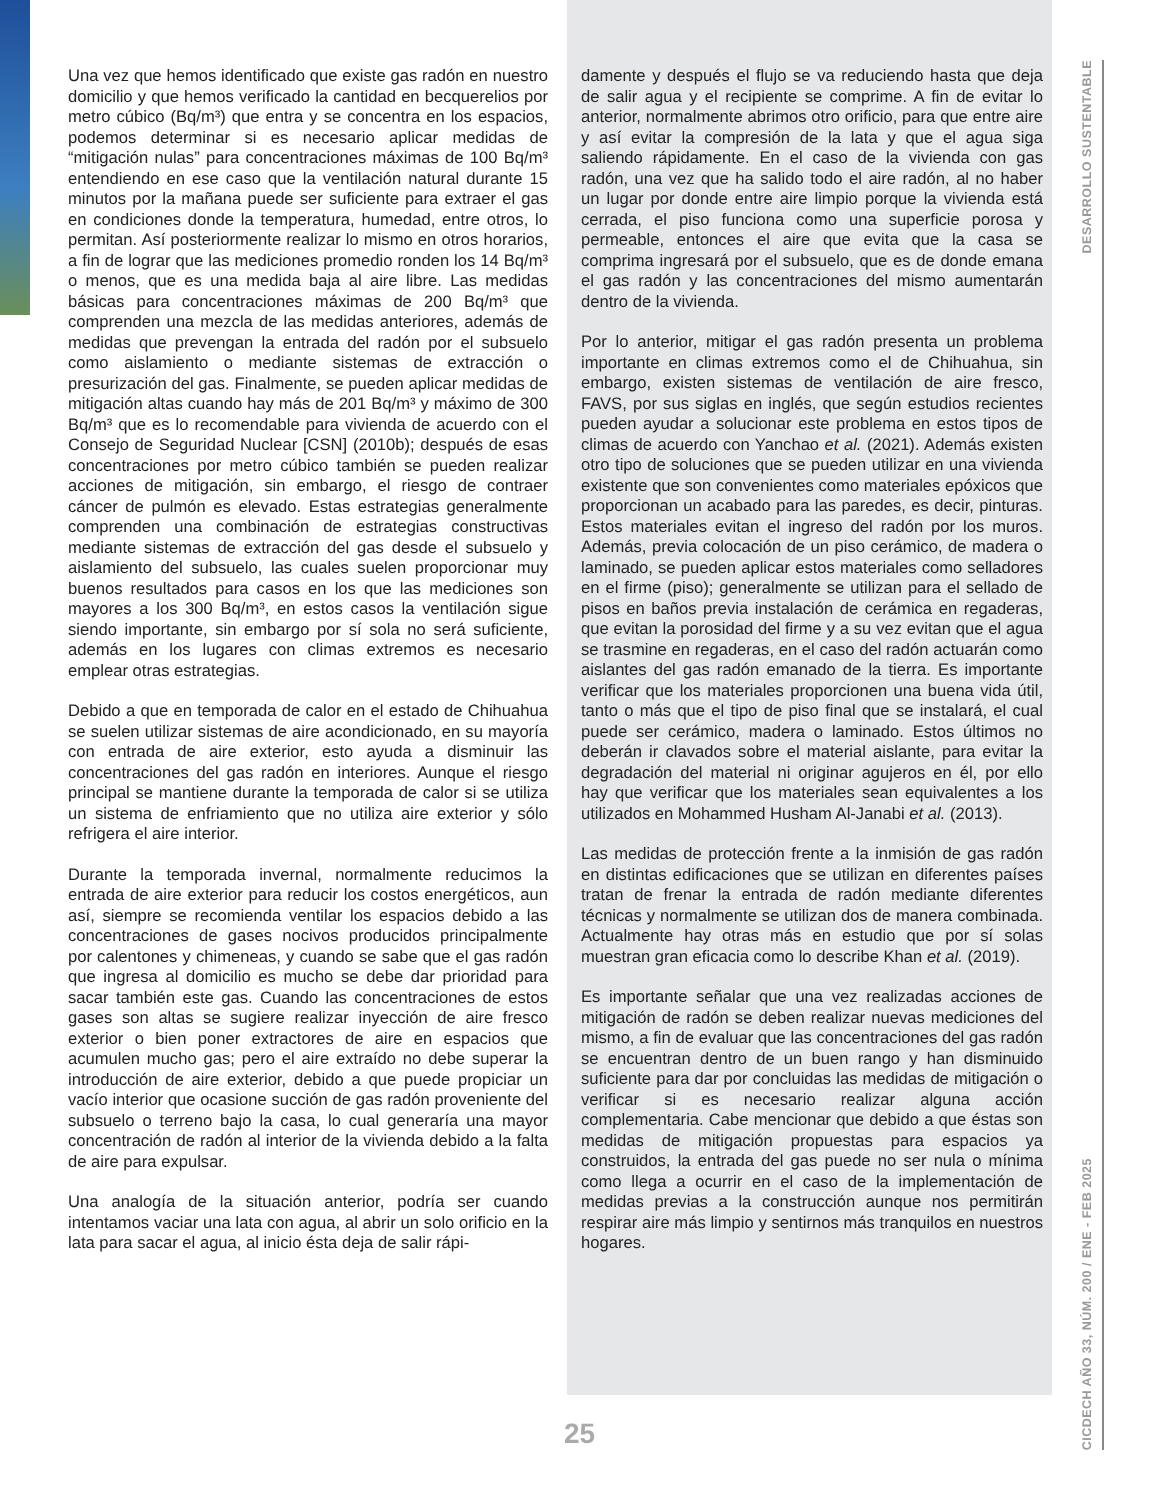Una vez que hemos identificado que existe gas radón en nuestro domicilio y que hemos verificado la cantidad en becquerelios por metro cúbico (Bq/m³) que entra y se concentra en los espacios, podemos determinar si es necesario aplicar medidas de “mitigación nulas” para concentraciones máximas de 100 Bq/m³ entendiendo en ese caso que la ventilación natural durante 15 minutos por la mañana puede ser suficiente para extraer el gas en condiciones donde la temperatura, humedad, entre otros, lo permitan. Así posteriormente realizar lo mismo en otros horarios, a fin de lograr que las mediciones promedio ronden los 14 Bq/m³ o menos, que es una medida baja al aire libre. Las medidas básicas para concentraciones máximas de 200 Bq/m³ que comprenden una mezcla de las medidas anteriores, además de medidas que prevengan la entrada del radón por el subsuelo como aislamiento o mediante sistemas de extracción o presurización del gas. Finalmente, se pueden aplicar medidas de mitigación altas cuando hay más de 201 Bq/m³ y máximo de 300 Bq/m³ que es lo recomendable para vivienda de acuerdo con el Consejo de Seguridad Nuclear [CSN] (2010b); después de esas concentraciones por metro cúbico también se pueden realizar acciones de mitigación, sin embargo, el riesgo de contraer cáncer de pulmón es elevado. Estas estrategias generalmente comprenden una combinación de estrategias constructivas mediante sistemas de extracción del gas desde el subsuelo y aislamiento del subsuelo, las cuales suelen proporcionar muy buenos resultados para casos en los que las mediciones son mayores a los 300 Bq/m³, en estos casos la ventilación sigue siendo importante, sin embargo por sí sola no será suficiente, además en los lugares con climas extremos es necesario emplear otras estrategias.
Debido a que en temporada de calor en el estado de Chihuahua se suelen utilizar sistemas de aire acondicionado, en su mayoría con entrada de aire exterior, esto ayuda a disminuir las concentraciones del gas radón en interiores. Aunque el riesgo principal se mantiene durante la temporada de calor si se utiliza un sistema de enfriamiento que no utiliza aire exterior y sólo refrigera el aire interior.
Durante la temporada invernal, normalmente reducimos la entrada de aire exterior para reducir los costos energéticos, aun así, siempre se recomienda ventilar los espacios debido a las concentraciones de gases nocivos producidos principalmente por calentones y chimeneas, y cuando se sabe que el gas radón que ingresa al domicilio es mucho se debe dar prioridad para sacar también este gas. Cuando las concentraciones de estos gases son altas se sugiere realizar inyección de aire fresco exterior o bien poner extractores de aire en espacios que acumulen mucho gas; pero el aire extraído no debe superar la introducción de aire exterior, debido a que puede propiciar un vacío interior que ocasione succión de gas radón proveniente del subsuelo o terreno bajo la casa, lo cual generaría una mayor concentración de radón al interior de la vivienda debido a la falta de aire para expulsar.
Una analogía de la situación anterior, podría ser cuando intentamos vaciar una lata con agua, al abrir un solo orificio en la lata para sacar el agua, al inicio ésta deja de salir rápi-
damente y después el flujo se va reduciendo hasta que deja de salir agua y el recipiente se comprime. A fin de evitar lo anterior, normalmente abrimos otro orificio, para que entre aire y así evitar la compresión de la lata y que el agua siga saliendo rápidamente. En el caso de la vivienda con gas radón, una vez que ha salido todo el aire radón, al no haber un lugar por donde entre aire limpio porque la vivienda está cerrada, el piso funciona como una superficie porosa y permeable, entonces el aire que evita que la casa se comprima ingresará por el subsuelo, que es de donde emana el gas radón y las concentraciones del mismo aumentarán dentro de la vivienda.
Por lo anterior, mitigar el gas radón presenta un problema importante en climas extremos como el de Chihuahua, sin embargo, existen sistemas de ventilación de aire fresco, FAVS, por sus siglas en inglés, que según estudios recientes pueden ayudar a solucionar este problema en estos tipos de climas de acuerdo con Yanchao et al. (2021). Además existen otro tipo de soluciones que se pueden utilizar en una vivienda existente que son convenientes como materiales epóxicos que proporcionan un acabado para las paredes, es decir, pinturas. Estos materiales evitan el ingreso del radón por los muros. Además, previa colocación de un piso cerámico, de madera o laminado, se pueden aplicar estos materiales como selladores en el firme (piso); generalmente se utilizan para el sellado de pisos en baños previa instalación de cerámica en regaderas, que evitan la porosidad del firme y a su vez evitan que el agua se trasmine en regaderas, en el caso del radón actuarán como aislantes del gas radón emanado de la tierra. Es importante verificar que los materiales proporcionen una buena vida útil, tanto o más que el tipo de piso final que se instalará, el cual puede ser cerámico, madera o laminado. Estos últimos no deberán ir clavados sobre el material aislante, para evitar la degradación del material ni originar agujeros en él, por ello hay que verificar que los materiales sean equivalentes a los utilizados en Mohammed Husham Al-Janabi et al. (2013).
Las medidas de protección frente a la inmisión de gas radón en distintas edificaciones que se utilizan en diferentes países tratan de frenar la entrada de radón mediante diferentes técnicas y normalmente se utilizan dos de manera combinada. Actualmente hay otras más en estudio que por sí solas muestran gran eficacia como lo describe Khan et al. (2019).
Es importante señalar que una vez realizadas acciones de mitigación de radón se deben realizar nuevas mediciones del mismo, a fin de evaluar que las concentraciones del gas radón se encuentran dentro de un buen rango y han disminuido suficiente para dar por concluidas las medidas de mitigación o verificar si es necesario realizar alguna acción complementaria. Cabe mencionar que debido a que éstas son medidas de mitigación propuestas para espacios ya construidos, la entrada del gas puede no ser nula o mínima como llega a ocurrir en el caso de la implementación de medidas previas a la construcción aunque nos permitirán respirar aire más limpio y sentirnos más tranquilos en nuestros hogares.
DESARROLLO SUSTENTABLE
CICDECH AÑO 33, NÚM. 200 / ENE - FEB 2025
25